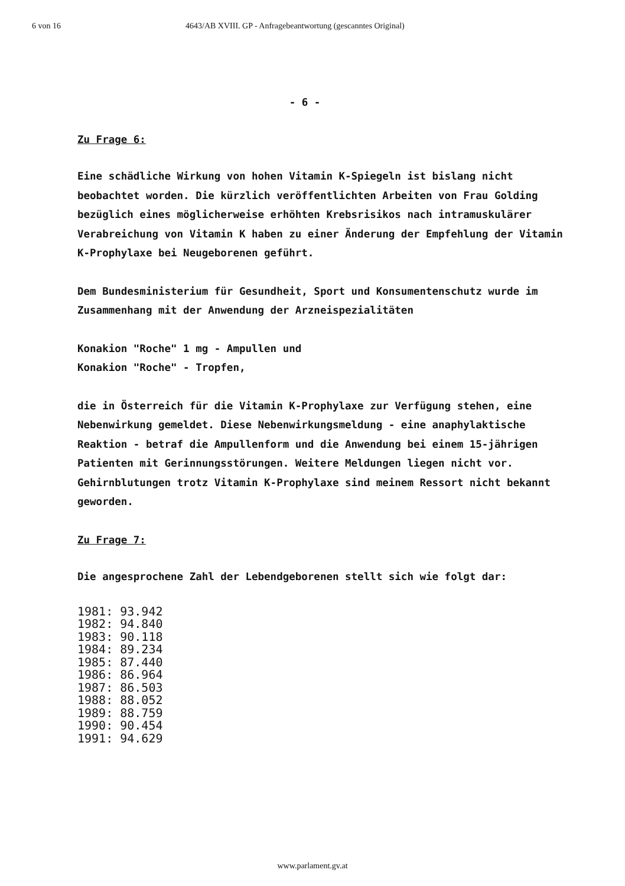6 von 16 4643/AB XVIII. GP - Anfragebeantwortung (gescanntes Original)
- 6 -
Zu Frage 6:
Eine schädliche Wirkung von hohen Vitamin K-Spiegeln ist bislang nicht beobachtet worden. Die kürzlich veröffentlichten Arbeiten von Frau Golding bezüglich eines möglicherweise erhöhten Krebsrisikos nach intramuskulärer Verabreichung von Vitamin K haben zu einer Änderung der Empfehlung der Vitamin K-Prophylaxe bei Neugeborenen geführt.
Dem Bundesministerium für Gesundheit, Sport und Konsumentenschutz wurde im Zusammenhang mit der Anwendung der Arzneispezialitäten
Konakion "Roche" 1 mg - Ampullen und
Konakion "Roche" - Tropfen,
die in Österreich für die Vitamin K-Prophylaxe zur Verfügung stehen, eine Nebenwirkung gemeldet. Diese Nebenwirkungsmeldung - eine anaphylaktische Reaktion - betraf die Ampullenform und die Anwendung bei einem 15-jährigen Patienten mit Gerinnungsstörungen. Weitere Meldungen liegen nicht vor. Gehirnblutungen trotz Vitamin K-Prophylaxe sind meinem Ressort nicht bekannt geworden.
Zu Frage 7:
Die angesprochene Zahl der Lebendgeborenen stellt sich wie folgt dar:
1981: 93.942
1982: 94.840
1983: 90.118
1984: 89.234
1985: 87.440
1986: 86.964
1987: 86.503
1988: 88.052
1989: 88.759
1990: 90.454
1991: 94.629
www.parlament.gv.at